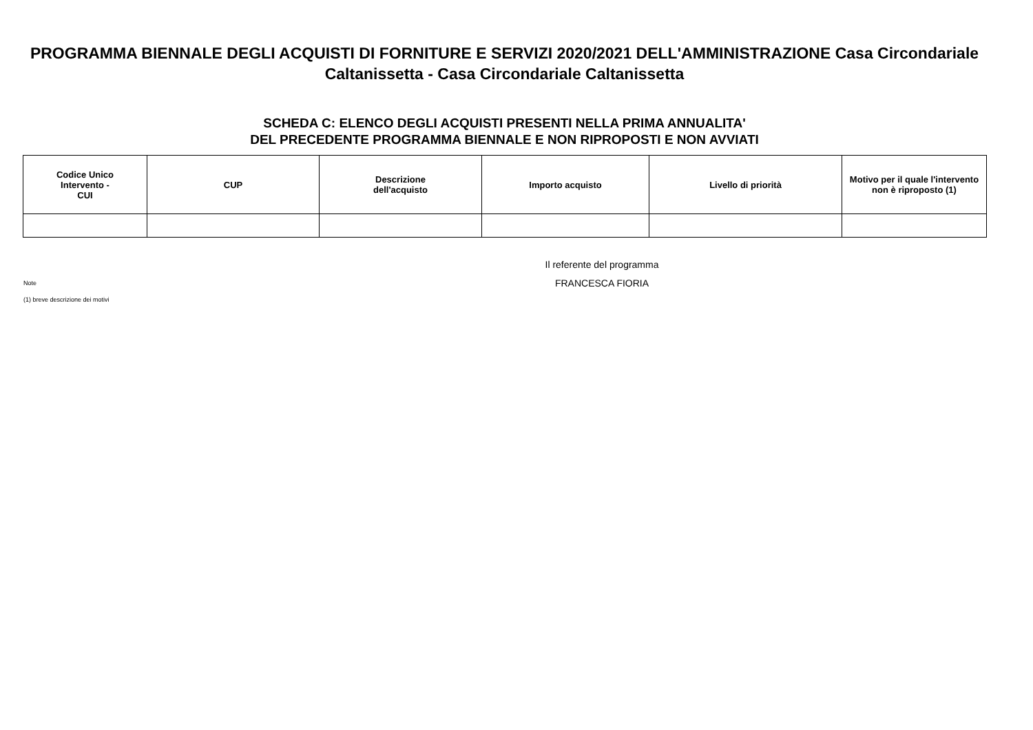PROGRAMMA BIENNALE DEGLI ACQUISTI DI FORNITURE E SERVIZI 2020/2021 DELL'AMMINISTRAZIONE Casa Circondariale Caltanissetta - Casa Circondariale Caltanissetta
SCHEDA C: ELENCO DEGLI ACQUISTI PRESENTI NELLA PRIMA ANNUALITA'
DEL PRECEDENTE PROGRAMMA BIENNALE E NON RIPROPOSTI E NON AVVIATI
| Codice Unico Intervento - CUI | CUP | Descrizione dell'acquisto | Importo acquisto | Livello di priorità | Motivo per il quale l'intervento non è riproposto (1) |
| --- | --- | --- | --- | --- | --- |
Note
(1) breve descrizione dei motivi
Il referente del programma
FRANCESCA FIORIA